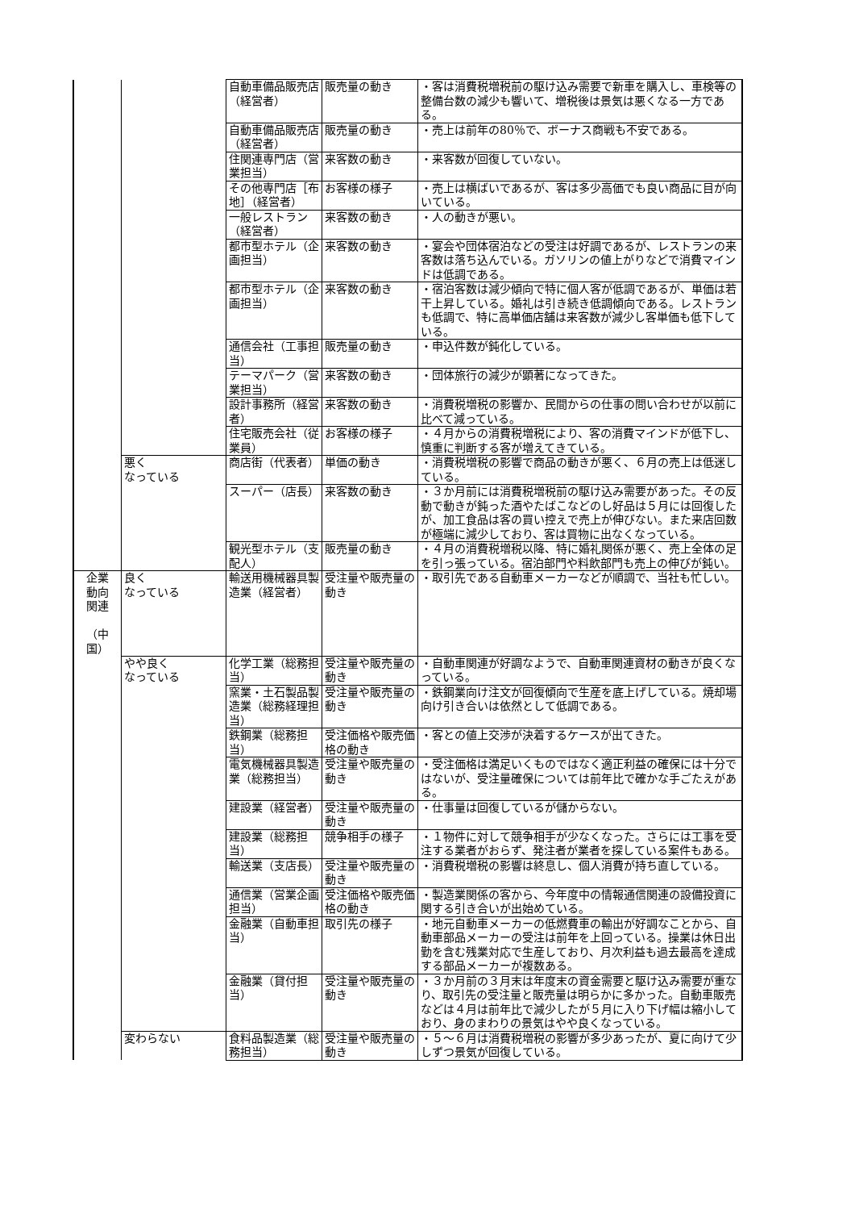| | | 自動車備品販売店（経営者） | 販売量の動き | ・客は消費税増税前の駆け込み需要で新車を購入し、車検等の整備台数の減少も響いて、増税後は景気は悪くなる一方である。 |
| | | 自動車備品販売店（経営者） | 販売量の動き | ・売上は前年の80％で、ボーナス商戦も不安である。 |
| | | 住関連専門店（営業担当） | 来客数の動き | ・来客数が回復していない。 |
| | | その他専門店［布地］（経営者） | お客様の様子 | ・売上は横ばいであるが、客は多少高価でも良い商品に目が向いている。 |
| | | 一般レストラン（経営者） | 来客数の動き | ・人の動きが悪い。 |
| | | 都市型ホテル（企画担当） | 来客数の動き | ・宴会や団体宿泊などの受注は好調であるが、レストランの来客数は落ち込んでいる。ガソリンの値上がりなどで消費マインドは低調である。 |
| | | 都市型ホテル（企画担当） | 来客数の動き | ・宿泊客数は減少傾向で特に個人客が低調であるが、単価は若干上昇している。婚礼は引き続き低調傾向である。レストランも低調で、特に高単価店舗は来客数が減少し客単価も低下している。 |
| | | 通信会社（工事担当） | 販売量の動き | ・申込件数が鈍化している。 |
| | | テーマパーク（営業担当） | 来客数の動き | ・団体旅行の減少が顕著になってきた。 |
| | | 設計事務所（経営者） | 来客数の動き | ・消費税増税の影響か、民間からの仕事の問い合わせが以前に比べて減っている。 |
| | | 住宅販売会社（従業員） | お客様の様子 | ・４月からの消費税増税により、客の消費マインドが低下し、慎重に判断する客が増えてきている。 |
| | 悪く なっている | 商店街（代表者） | 単価の動き | ・消費税増税の影響で商品の動きが悪く、６月の売上は低迷している。 |
| | | スーパー（店長） | 来客数の動き | ・３か月前には消費税増税前の駆け込み需要があった。その反動で動きが鈍った酒やたばこなどのし好品は５月には回復したが、加工食品は客の買い控えで売上が伸びない。また来店回数が極端に減少しており、客は買物に出なくなっている。 |
| | | 観光型ホテル（支配人） | 販売量の動き | ・４月の消費税増税以降、特に婚礼関係が悪く、売上全体の足を引っ張っている。宿泊部門や料飲部門も売上の伸びが鈍い。 |
| 企業 動向 関連 （中国） | 良く なっている | 輸送用機械器具製造業（経営者） | 受注量や販売量の動き | ・取引先である自動車メーカーなどが順調で、当社も忙しい。 |
| | やや良く なっている | 化学工業（総務担当） | 受注量や販売量の動き | ・自動車関連が好調なようで、自動車関連資材の動きが良くなっている。 |
| | | 窯業・土石製品製造業（総務経理担当） | 受注量や販売量の動き | ・鉄鋼業向け注文が回復傾向で生産を底上げしている。焼却場向け引き合いは依然として低調である。 |
| | | 鉄鋼業（総務担当） | 受注価格や販売価格の動き | ・客との値上交渉が決着するケースが出てきた。 |
| | | 電気機械器具製造業（総務担当） | 受注量や販売量の動き | ・受注価格は満足いくものではなく適正利益の確保には十分ではないが、受注量確保については前年比で確かな手ごたえがある。 |
| | | 建設業（経営者） | 受注量や販売量の動き | ・仕事量は回復しているが儲からない。 |
| | | 建設業（総務担当） | 競争相手の様子 | ・１物件に対して競争相手が少なくなった。さらには工事を受注する業者がおらず、発注者が業者を探している案件もある。 |
| | | 輸送業（支店長） | 受注量や販売量の動き | ・消費税増税の影響は終息し、個人消費が持ち直している。 |
| | | 通信業（営業企画担当） | 受注価格や販売価格の動き | ・製造業関係の客から、今年度中の情報通信関連の設備投資に関する引き合いが出始めている。 |
| | | 金融業（自動車担当） | 取引先の様子 | ・地元自動車メーカーの低燃費車の輸出が好調なことから、自動車部品メーカーの受注は前年を上回っている。操業は休日出勤を含む残業対応で生産しており、月次利益も過去最高を達成する部品メーカーが複数ある。 |
| | | 金融業（貸付担当） | 受注量や販売量の動き | ・３か月前の３月末は年度末の資金需要と駆け込み需要が重なり、取引先の受注量と販売量は明らかに多かった。自動車販売などは４月は前年比で減少したが５月に入り下げ幅は縮小しており、身のまわりの景気はやや良くなっている。 |
| | 変わらない | 食料品製造業（総務担当） | 受注量や販売量の動き | ・５～６月は消費税増税の影響が多少あったが、夏に向けて少しずつ景気が回復している。 |